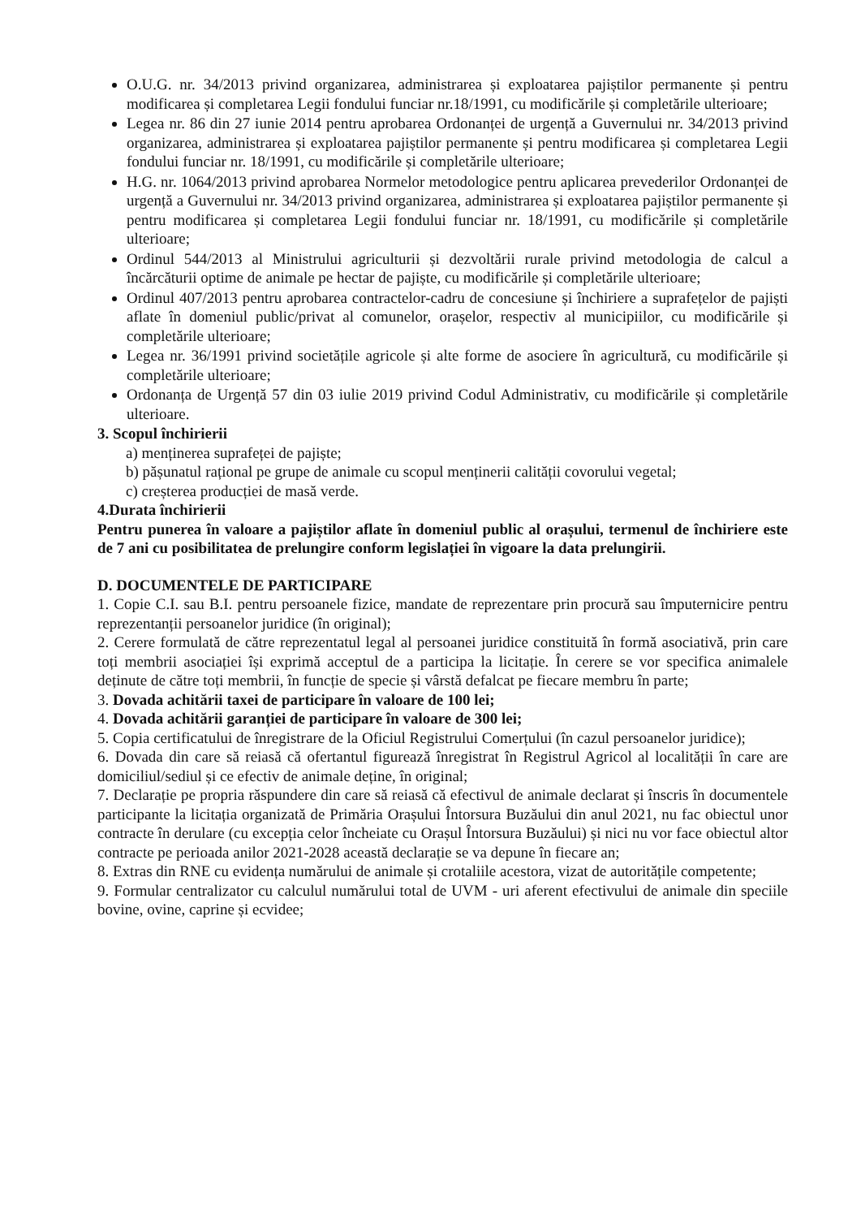O.U.G. nr. 34/2013 privind organizarea, administrarea și exploatarea pajiștilor permanente și pentru modificarea și completarea Legii fondului funciar nr.18/1991, cu modificările și completările ulterioare;
Legea nr. 86 din 27 iunie 2014 pentru aprobarea Ordonanței de urgență a Guvernului nr. 34/2013 privind organizarea, administrarea și exploatarea pajiștilor permanente și pentru modificarea și completarea Legii fondului funciar nr. 18/1991, cu modificările și completările ulterioare;
H.G. nr. 1064/2013 privind aprobarea Normelor metodologice pentru aplicarea prevederilor Ordonanței de urgență a Guvernului nr. 34/2013 privind organizarea, administrarea și exploatarea pajiștilor permanente și pentru modificarea și completarea Legii fondului funciar nr. 18/1991, cu modificările și completările ulterioare;
Ordinul 544/2013 al Ministrului agriculturii și dezvoltării rurale privind metodologia de calcul a încărcăturii optime de animale pe hectar de pajiște, cu modificările și completările ulterioare;
Ordinul 407/2013 pentru aprobarea contractelor-cadru de concesiune și închiriere a suprafețelor de pajiști aflate în domeniul public/privat al comunelor, orașelor, respectiv al municipiilor, cu modificările și completările ulterioare;
Legea nr. 36/1991 privind societățile agricole și alte forme de asociere în agricultură, cu modificările și completările ulterioare;
Ordonanța de Urgență 57 din 03 iulie 2019 privind Codul Administrativ, cu modificările și completările ulterioare.
3. Scopul închirierii
a) menținerea suprafeței de pajiște;
b) pășunatul rațional pe grupe de animale cu scopul menținerii calității covorului vegetal;
c) creșterea producției de masă verde.
4.Durata închirierii
Pentru punerea în valoare a pajiștilor aflate în domeniul public al orașului, termenul de închiriere este de 7 ani cu posibilitatea de prelungire conform legislației în vigoare la data prelungirii.
D. DOCUMENTELE DE PARTICIPARE
1. Copie C.I. sau B.I. pentru persoanele fizice, mandate de reprezentare prin procură sau împuternicire pentru reprezentanții persoanelor juridice (în original);
2. Cerere formulată de către reprezentatul legal al persoanei juridice constituită în formă asociativă, prin care toți membrii asociației își exprimă acceptul de a participa la licitație. În cerere se vor specifica animalele deținute de către toți membrii, în funcție de specie și vârstă defalcat pe fiecare membru în parte;
3. Dovada achitării taxei de participare în valoare de 100 lei;
4. Dovada achitării garanției de participare în valoare de 300 lei;
5. Copia certificatului de înregistrare de la Oficiul Registrului Comerțului (în cazul persoanelor juridice);
6. Dovada din care să reiasă că ofertantul figurează înregistrat în Registrul Agricol al localității în care are domiciliul/sediul și ce efectiv de animale deține, în original;
7. Declarație pe propria răspundere din care să reiasă că efectivul de animale declarat și înscris în documentele participante la licitația organizată de Primăria Orașului Întorsura Buzăului din anul 2021, nu fac obiectul unor contracte în derulare (cu excepția celor încheiate cu Orașul Întorsura Buzăului) și nici nu vor face obiectul altor contracte pe perioada anilor 2021-2028 această declarație se va depune în fiecare an;
8. Extras din RNE cu evidența numărului de animale și crotaliile acestora, vizat de autoritățile competente;
9. Formular centralizator cu calculul numărului total de UVM - uri aferent efectivului de animale din speciile bovine, ovine, caprine și ecvidee;